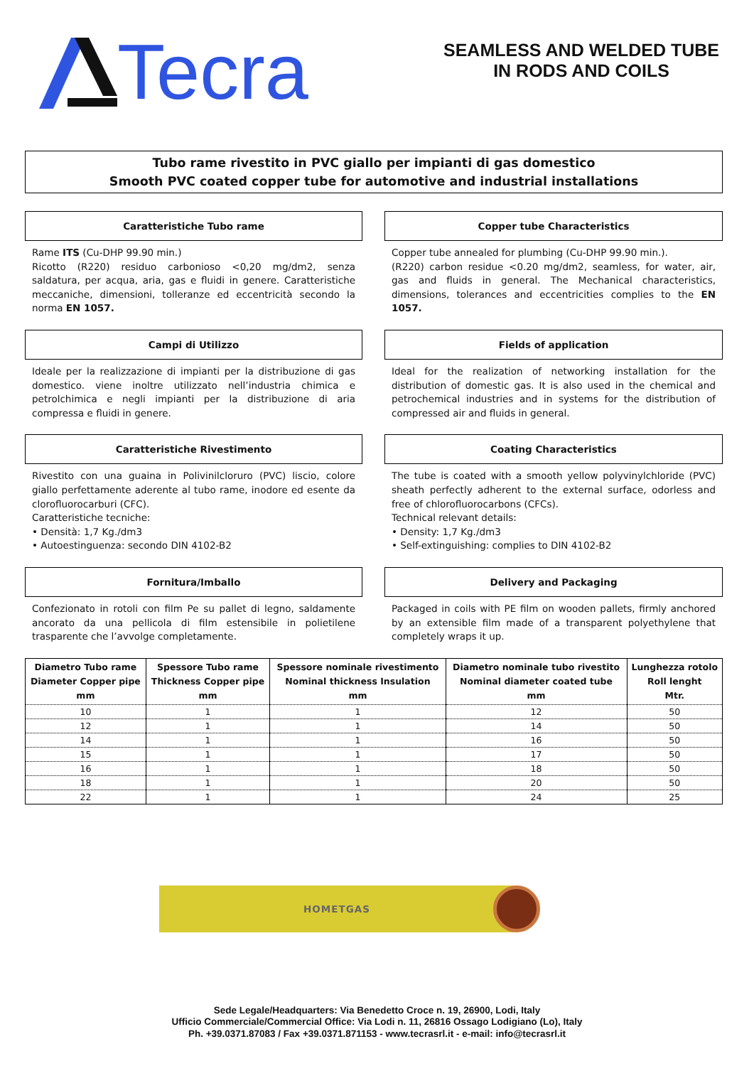Tecra
SEAMLESS AND WELDED TUBE
IN RODS AND COILS
Tubo rame rivestito in PVC giallo per impianti di gas domestico
Smooth PVC coated copper tube for automotive and industrial installations
Caratteristiche Tubo rame
Rame ITS (Cu-DHP 99.90 min.)
Ricotto (R220) residuo carbonioso <0,20 mg/dm2, senza saldatura, per acqua, aria, gas e fluidi in genere. Caratteristiche meccaniche, dimensioni, tolleranze ed eccentricità secondo la norma EN 1057.
Copper tube Characteristics
Copper tube annealed for plumbing (Cu-DHP 99.90 min.).
(R220) carbon residue <0.20 mg/dm2, seamless, for water, air, gas and fluids in general. The Mechanical characteristics, dimensions, tolerances and eccentricities complies to the EN 1057.
Campi di Utilizzo
Ideale per la realizzazione di impianti per la distribuzione di gas domestico. viene inoltre utilizzato nell’industria chimica e petrolchimica e negli impianti per la distribuzione di aria compressa e fluidi in genere.
Fields of application
Ideal for the realization of networking installation for the distribution of domestic gas. It is also used in the chemical and petrochemical industries and in systems for the distribution of compressed air and fluids in general.
Caratteristiche Rivestimento
Rivestito con una guaina in Polivinilcloruro (PVC) liscio, colore giallo perfettamente aderente al tubo rame, inodore ed esente da clorofluorocarburi (CFC).
Caratteristiche tecniche:
• Densità: 1,7 Kg./dm3
• Autoestinguenza: secondo DIN 4102-B2
Coating Characteristics
The tube is coated with a smooth yellow polyvinylchloride (PVC) sheath perfectly adherent to the external surface, odorless and free of chlorofluorocarbons (CFCs).
Technical relevant details:
• Density: 1,7 Kg./dm3
• Self-extinguishing: complies to DIN 4102-B2
Fornitura/Imballo
Confezionato in rotoli con film Pe su pallet di legno, saldamente ancorato da una pellicola di film estensibile in polietilene trasparente che l’avvolge completamente.
Delivery and Packaging
Packaged in coils with PE film on wooden pallets, firmly anchored by an extensible film made of a transparent polyethylene that completely wraps it up.
| Diametro Tubo rame Diameter Copper pipe mm | Spessore Tubo rame Thickness Copper pipe mm | Spessore nominale rivestimento Nominal thickness Insulation mm | Diametro nominale tubo rivestito Nominal diameter coated tube mm | Lunghezza rotolo Roll lenght Mtr. |
| --- | --- | --- | --- | --- |
| 10 | 1 | 1 | 12 | 50 |
| 12 | 1 | 1 | 14 | 50 |
| 14 | 1 | 1 | 16 | 50 |
| 15 | 1 | 1 | 17 | 50 |
| 16 | 1 | 1 | 18 | 50 |
| 18 | 1 | 1 | 20 | 50 |
| 22 | 1 | 1 | 24 | 25 |
HOMETGAS
Sede Legale/Headquarters: Via Benedetto Croce n. 19, 26900, Lodi, Italy
Ufficio Commerciale/Commercial Office: Via Lodi n. 11, 26816 Ossago Lodigiano (Lo), Italy
Ph. +39.0371.87083 / Fax +39.0371.871153 - www.tecrasrl.it - e-mail: info@tecrasrl.it